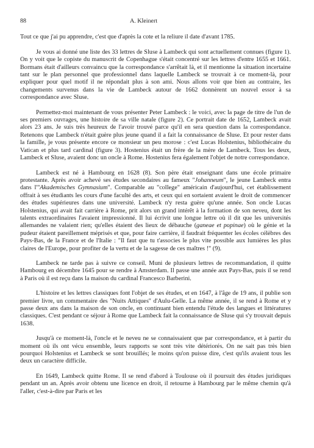88 A. Kleinert
Tout ce que j'ai pu apprendre, c'est que d'après la cote et la reliure il date d'avant 1785.
Je vous ai donné une liste des 33 lettres de Sluse à Lambeck qui sont actuellement connues (figure 1). On y voit que le copiste du manuscrit de Copenhague s'était concentré sur les lettres d'entre 1655 et 1661. Bormans était d'ailleurs convaincu que la correspondance s'arrêtait là, et il mentionne la situation incertaine tant sur le plan personnel que professionnel dans laquelle Lambeck se trouvait à ce moment-là, pour expliquer pour quel motif il ne répondait plus à son ami. Nous allons voir que bien au contraire, les changements survenus dans la vie de Lambeck autour de 1662 donnèrent un nouvel essor à sa correspondance avec Sluse.
Permettez-moi maintenant de vous présenter Peter Lambeck : le voici, avec la page de titre de l'un de ses premiers ouvrages, une histoire de sa ville natale (figure 2). Ce portrait date de 1652, Lambeck avait alors 23 ans. Je suis très heureux de l'avoir trouvé parce qu'il en sera question dans la correspondance. Retenons que Lambeck n'était guère plus jeune quand il a fait la connaissance de Sluse. Et pour rester dans la famille, je vous présente encore ce monsieur un peu morose : c'est Lucas Holstenius, bibliothécaire du Vatican et plus tard cardinal (figure 3). Hostenius était un frère de la mère de Lambeck. Tous les deux, Lambeck et Sluse, avaient donc un oncle à Rome. Hostenius fera également l'objet de notre correspondance.
Lambeck est né à Hambourg en 1628 (8). Son père était enseignant dans une école primaire protestante. Après avoir achevé ses études secondaires au fameux "Johanneum", le jeune Lambeck entra dans l'"Akademisches Gymnasium". Comparable au "college" américain d'aujourd'hui, cet établissement offrait à ses étudiants les cours d'une faculté des arts, et ceux qui en sortaient avaient le droit de commencer des études supérieures dans une université. Lambeck n'y resta guère qu'une année. Son oncle Lucas Holstenius, qui avait fait carrière à Rome, prit alors un grand intérêt à la formation de son neveu, dont les talents extraordinaires l'avaient impressionné. Il lui écrivit une longue lettre où il dit que les universités allemandes ne valaient rien; qu'elles étaient des lieux de débauche (ganeae et popinae) où le génie et la pudeur étaient pareillement méprisés et que, pour faire carrière, il faudrait fréquenter les écoles célèbres des Pays-Bas, de la France et de l'Italie : "Il faut que tu t'associes le plus vite possible aux lumières les plus claires de l'Europe, pour profiter de la vertu et de la sagesse de ces maîtres !" (9).
Lambeck ne tarde pas à suivre ce conseil. Muni de plusieurs lettres de recommandation, il quitte Hambourg en décembre 1645 pour se rendre à Amsterdam. Il passe une année aux Pays-Bas, puis il se rend à Paris où il est reçu dans la maison du cardinal Francesco Barberini.
L'histoire et les lettres classiques font l'objet de ses études, et en 1647, à l'âge de 19 ans, il publie son premier livre, un commentaire des "Nuits Attiques" d'Aulu-Gelle. La même année, il se rend à Rome et y passe deux ans dans la maison de son oncle, en continuant bien entendu l'étude des langues et littératures classiques. C'est pendant ce séjour à Rome que Lambeck fait la connaissance de Sluse qui s'y trouvait depuis 1638.
Jusqu'à ce moment-là, l'oncle et le neveu ne se connaissaient que par correspondance, et à partir du moment où ils ont vécu ensemble, leurs rapports se sont très vite détériorés. On ne sait pas très bien pourquoi Holstenius et Lambeck se sont brouillés; le moins qu'on puisse dire, c'est qu'ils avaient tous les deux un caractère difficile.
En 1649, Lambeck quitte Rome. Il se rend d'abord à Toulouse où il poursuit des études juridiques pendant un an. Après avoir obtenu une licence en droit, il retourne à Hambourg par le même chemin qu'à l'aller, c'est-à-dire par Paris et les